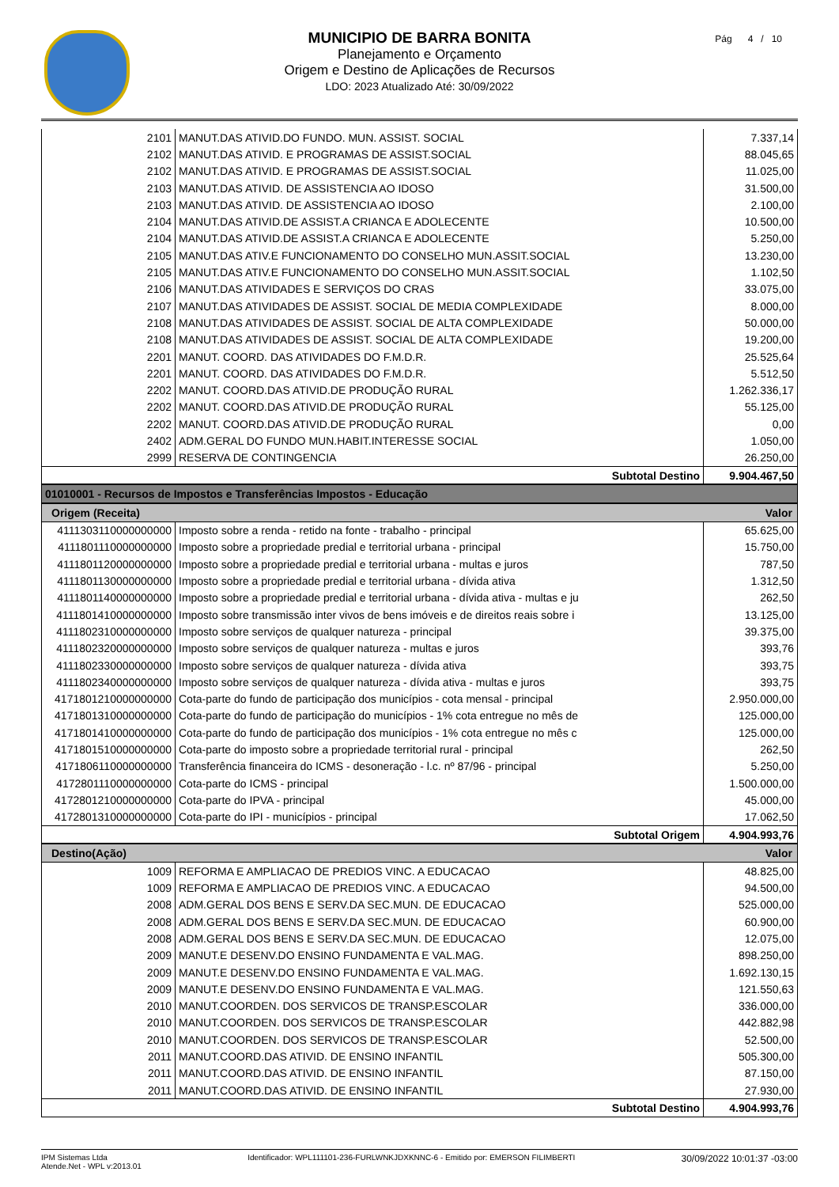MUNICIPIO DE BARRA BONITA
Planejamento e Orçamento
Origem e Destino de Aplicações de Recursos
LDO: 2023 Atualizado Até: 30/09/2022
Pág 4 / 10
| 2101 | MANUT.DAS ATIVID.DO FUNDO. MUN. ASSIST. SOCIAL | 7.337,14 |
| 2102 | MANUT.DAS ATIVID. E PROGRAMAS DE ASSIST.SOCIAL | 88.045,65 |
| 2102 | MANUT.DAS ATIVID. E PROGRAMAS DE ASSIST.SOCIAL | 11.025,00 |
| 2103 | MANUT.DAS ATIVID. DE ASSISTENCIA AO IDOSO | 31.500,00 |
| 2103 | MANUT.DAS ATIVID. DE ASSISTENCIA AO IDOSO | 2.100,00 |
| 2104 | MANUT.DAS ATIVID.DE ASSIST.A CRIANCA E ADOLECENTE | 10.500,00 |
| 2104 | MANUT.DAS ATIVID.DE ASSIST.A CRIANCA E ADOLECENTE | 5.250,00 |
| 2105 | MANUT.DAS ATIV.E FUNCIONAMENTO DO CONSELHO MUN.ASSIT.SOCIAL | 13.230,00 |
| 2105 | MANUT.DAS ATIV.E FUNCIONAMENTO DO CONSELHO MUN.ASSIT.SOCIAL | 1.102,50 |
| 2106 | MANUT.DAS ATIVIDADES E SERVIÇOS DO CRAS | 33.075,00 |
| 2107 | MANUT.DAS ATIVIDADES DE ASSIST. SOCIAL DE MEDIA COMPLEXIDADE | 8.000,00 |
| 2108 | MANUT.DAS ATIVIDADES DE ASSIST. SOCIAL DE ALTA COMPLEXIDADE | 50.000,00 |
| 2108 | MANUT.DAS ATIVIDADES DE ASSIST. SOCIAL DE ALTA COMPLEXIDADE | 19.200,00 |
| 2201 | MANUT. COORD. DAS ATIVIDADES DO F.M.D.R. | 25.525,64 |
| 2201 | MANUT. COORD. DAS ATIVIDADES DO F.M.D.R. | 5.512,50 |
| 2202 | MANUT. COORD.DAS ATIVID.DE PRODUÇÃO RURAL | 1.262.336,17 |
| 2202 | MANUT. COORD.DAS ATIVID.DE PRODUÇÃO RURAL | 55.125,00 |
| 2202 | MANUT. COORD.DAS ATIVID.DE PRODUÇÃO RURAL | 0,00 |
| 2402 | ADM.GERAL DO FUNDO MUN.HABIT.INTERESSE SOCIAL | 1.050,00 |
| 2999 | RESERVA DE CONTINGENCIA | 26.250,00 |
| Subtotal Destino | | 9.904.467,50 |
| 01010001 - Recursos de Impostos e Transferências Impostos - Educação | | |
| Origem (Receita) | | Valor |
| 4111303110000000000 | Imposto sobre a renda - retido na fonte - trabalho - principal | 65.625,00 |
| 4111801110000000000 | Imposto sobre a propriedade predial e territorial urbana - principal | 15.750,00 |
| 4111801120000000000 | Imposto sobre a propriedade predial e territorial urbana - multas e juros | 787,50 |
| 4111801130000000000 | Imposto sobre a propriedade predial e territorial urbana - dívida ativa | 1.312,50 |
| 4111801140000000000 | Imposto sobre a propriedade predial e territorial urbana - dívida ativa - multas e ju | 262,50 |
| 4111801410000000000 | Imposto sobre transmissão inter vivos de bens imóveis e de direitos reais sobre i | 13.125,00 |
| 4111802310000000000 | Imposto sobre serviços de qualquer natureza - principal | 39.375,00 |
| 4111802320000000000 | Imposto sobre serviços de qualquer natureza - multas e juros | 393,76 |
| 4111802330000000000 | Imposto sobre serviços de qualquer natureza - dívida ativa | 393,75 |
| 4111802340000000000 | Imposto sobre serviços de qualquer natureza - dívida ativa - multas e juros | 393,75 |
| 4171801210000000000 | Cota-parte do fundo de participação dos municípios - cota mensal - principal | 2.950.000,00 |
| 4171801310000000000 | Cota-parte do fundo de participação do municípios - 1% cota entregue no mês de | 125.000,00 |
| 4171801410000000000 | Cota-parte do fundo de participação dos municípios - 1% cota entregue no mês c | 125.000,00 |
| 4171801510000000000 | Cota-parte do imposto sobre a propriedade territorial rural - principal | 262,50 |
| 4171806110000000000 | Transferência financeira do ICMS - desoneração - l.c. nº 87/96 - principal | 5.250,00 |
| 4172801110000000000 | Cota-parte do ICMS - principal | 1.500.000,00 |
| 4172801210000000000 | Cota-parte do IPVA - principal | 45.000,00 |
| 4172801310000000000 | Cota-parte do IPI - municípios - principal | 17.062,50 |
| Subtotal Origem | | 4.904.993,76 |
| Destino(Ação) | | Valor |
| 1009 | REFORMA E AMPLIACAO DE PREDIOS VINC. A EDUCACAO | 48.825,00 |
| 1009 | REFORMA E AMPLIACAO DE PREDIOS VINC. A EDUCACAO | 94.500,00 |
| 2008 | ADM.GERAL DOS BENS E SERV.DA SEC.MUN. DE EDUCACAO | 525.000,00 |
| 2008 | ADM.GERAL DOS BENS E SERV.DA SEC.MUN. DE EDUCACAO | 60.900,00 |
| 2008 | ADM.GERAL DOS BENS E SERV.DA SEC.MUN. DE EDUCACAO | 12.075,00 |
| 2009 | MANUT.E DESENV.DO ENSINO FUNDAMENTA E VAL.MAG. | 898.250,00 |
| 2009 | MANUT.E DESENV.DO ENSINO FUNDAMENTA E VAL.MAG. | 1.692.130,15 |
| 2009 | MANUT.E DESENV.DO ENSINO FUNDAMENTA E VAL.MAG. | 121.550,63 |
| 2010 | MANUT.COORDEN. DOS SERVICOS DE TRANSP.ESCOLAR | 336.000,00 |
| 2010 | MANUT.COORDEN. DOS SERVICOS DE TRANSP.ESCOLAR | 442.882,98 |
| 2010 | MANUT.COORDEN. DOS SERVICOS DE TRANSP.ESCOLAR | 52.500,00 |
| 2011 | MANUT.COORD.DAS ATIVID. DE ENSINO INFANTIL | 505.300,00 |
| 2011 | MANUT.COORD.DAS ATIVID. DE ENSINO INFANTIL | 87.150,00 |
| 2011 | MANUT.COORD.DAS ATIVID. DE ENSINO INFANTIL | 27.930,00 |
| Subtotal Destino | | 4.904.993,76 |
IPM Sistemas Ltda
Atende.Net - WPL v:2013.01
Identificador: WPL111101-236-FURLWNKJDXKNNC-6 - Emitido por: EMERSON FILIMBERTI
30/09/2022 10:01:37 -03:00